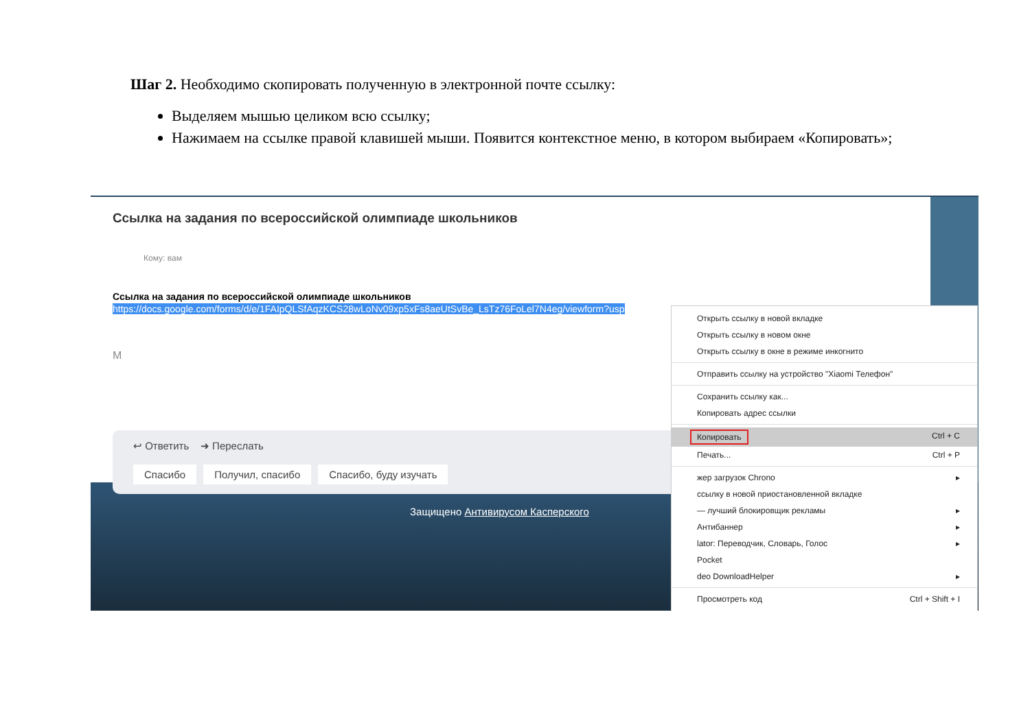Шаг 2. Необходимо скопировать полученную в электронной почте ссылку:
Выделяем мышью целиком всю ссылку;
Нажимаем на ссылке правой клавишей мыши. Появится контекстное меню, в котором выбираем «Копировать»;
Ссылка на задания по всероссийской олимпиаде школьников
Кому: вам
Ссылка на задания по всероссийской олимпиаде школьников
https://docs.google.com/forms/d/e/1FAIpQLSfAqzKCS28wLoNv09xp5xFs8aeUtSvBe_LsTz76FoLel7N4eg/viewform?usp
М
↩ Ответить ➜ Переслать
Спасибо Получил, спасибо Спасибо, буду изучать
Защищено Антивирусом Касперского
Открыть ссылку в новой вкладке
Открыть ссылку в новом окне
Открыть ссылку в окне в режиме инкогнито
Отправить ссылку на устройство "Xiaomi Телефон"
Сохранить ссылку как...
Копировать адрес ссылки
Копировать Ctrl + C
Печать... Ctrl + P
жер загрузок Chrono ▸
ссылку в новой приостановленной вкладке
— лучший блокировщик рекламы ▸
Антибаннер ▸
lator: Переводчик, Словарь, Голос ▸
Pocket
deo DownloadHelper ▸
Просмотреть код Ctrl + Shift + I